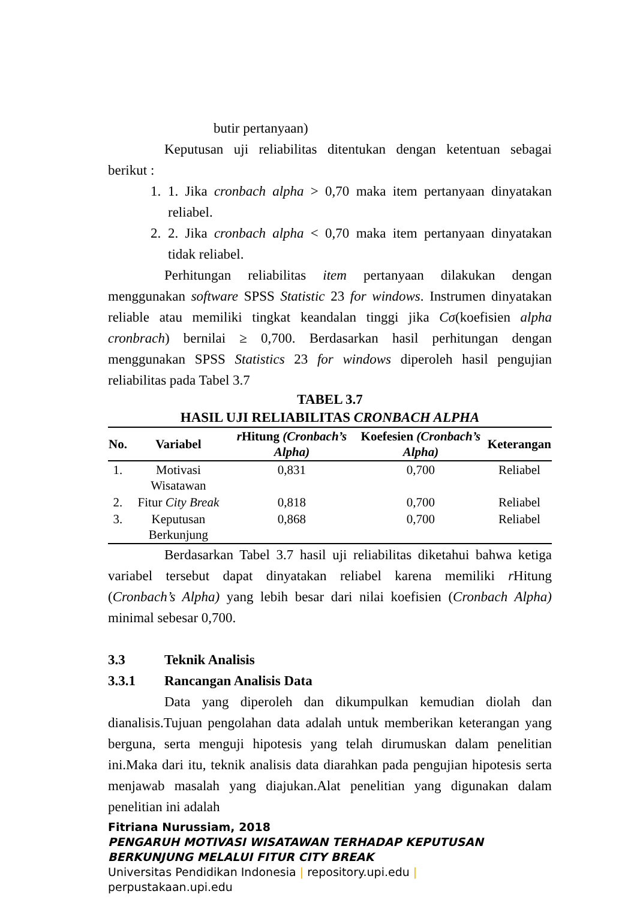butir pertanyaan)
Keputusan uji reliabilitas ditentukan dengan ketentuan sebagai berikut :
1. 1. Jika cronbach alpha > 0,70 maka item pertanyaan dinyatakan reliabel.
2. 2. Jika cronbach alpha < 0,70 maka item pertanyaan dinyatakan tidak reliabel.
Perhitungan reliabilitas item pertanyaan dilakukan dengan menggunakan software SPSS Statistic 23 for windows. Instrumen dinyatakan reliable atau memiliki tingkat keandalan tinggi jika Cσ(koefisien alpha cronbrach) bernilai ≥ 0,700. Berdasarkan hasil perhitungan dengan menggunakan SPSS Statistics 23 for windows diperoleh hasil pengujian reliabilitas pada Tabel 3.7
TABEL 3.7
HASIL UJI RELIABILITAS CRONBACH ALPHA
| No. | Variabel | r Hitung (Cronbach’s Alpha) | Koefesien (Cronbach’s Alpha) | Keterangan |
| --- | --- | --- | --- | --- |
| 1. | Motivasi Wisatawan | 0,831 | 0,700 | Reliabel |
| 2. | Fitur City Break | 0,818 | 0,700 | Reliabel |
| 3. | Keputusan Berkunjung | 0,868 | 0,700 | Reliabel |
Berdasarkan Tabel 3.7 hasil uji reliabilitas diketahui bahwa ketiga variabel tersebut dapat dinyatakan reliabel karena memiliki r Hitung (Cronbach’s Alpha) yang lebih besar dari nilai koefisien (Cronbach Alpha) minimal sebesar 0,700.
3.3 Teknik Analisis
3.3.1 Rancangan Analisis Data
Data yang diperoleh dan dikumpulkan kemudian diolah dan dianalisis.Tujuan pengolahan data adalah untuk memberikan keterangan yang berguna, serta menguji hipotesis yang telah dirumuskan dalam penelitian ini.Maka dari itu, teknik analisis data diarahkan pada pengujian hipotesis serta menjawab masalah yang diajukan.Alat penelitian yang digunakan dalam penelitian ini adalah
Fitriana Nurussiam, 2018
PENGARUH MOTIVASI WISATAWAN TERHADAP KEPUTUSAN BERKUNJUNG MELALUI FITUR CITY BREAK
Universitas Pendidikan Indonesia | repository.upi.edu |
perpustakaan.upi.edu